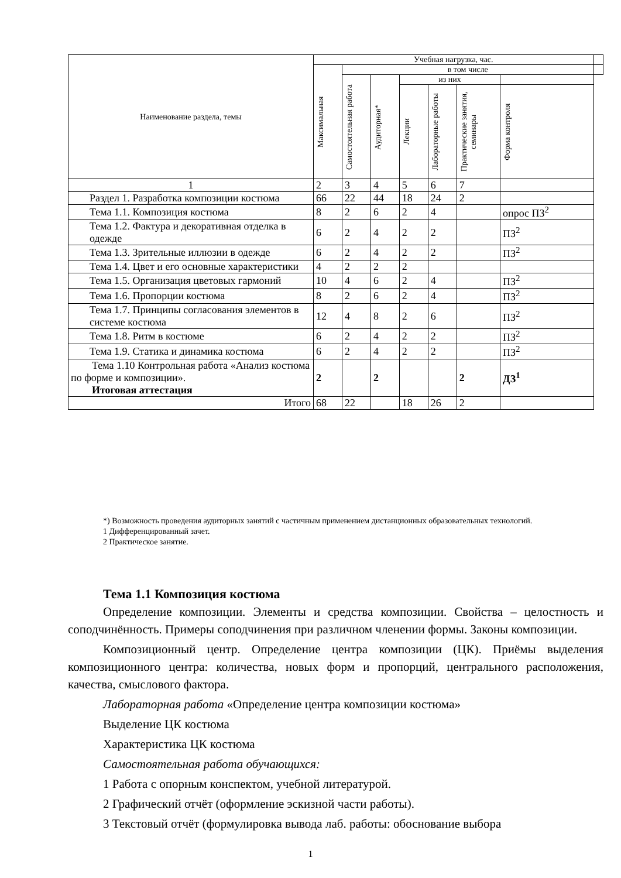| Наименование раздела, темы | Учебная нагрузка, час. | | | | | | | |
| --- | --- | --- | --- | --- | --- | --- | --- | --- |
| | Максимальная | в том числе | | | | | | |
| | | Самостоятельная работа | Аудиторная* | из них | | | | |
| | | | | Лекции | Лабораторные работы | Практические занятия, семинары | Форма контроля | |
| 1 | 2 | 3 | 4 | 5 | 6 | 7 | | |
| Раздел 1. Разработка композиции костюма | 66 | 22 | 44 | 18 | 24 | 2 | | |
| Тема 1.1. Композиция костюма | 8 | 2 | 6 | 2 | 4 | | опрос ПЗ<sup>2</sup> | |
| Тема 1.2. Фактура и декоративная отделка в одежде | 6 | 2 | 4 | 2 | 2 | | ПЗ<sup>2</sup> | |
| Тема 1.3. Зрительные иллюзии в одежде | 6 | 2 | 4 | 2 | 2 | | ПЗ<sup>2</sup> | |
| Тема 1.4. Цвет и его основные характеристики | 4 | 2 | 2 | 2 | | | | |
| Тема 1.5. Организация цветовых гармоний | 10 | 4 | 6 | 2 | 4 | | ПЗ<sup>2</sup> | |
| Тема 1.6. Пропорции костюма | 8 | 2 | 6 | 2 | 4 | | ПЗ<sup>2</sup> | |
| Тема 1.7. Принципы согласования элементов в системе костюма | 12 | 4 | 8 | 2 | 6 | | ПЗ<sup>2</sup> | |
| Тема 1.8. Ритм в костюме | 6 | 2 | 4 | 2 | 2 | | ПЗ<sup>2</sup> | |
| Тема 1.9. Статика и динамика костюма | 6 | 2 | 4 | 2 | 2 | | ПЗ<sup>2</sup> | |
| Тема 1.10 Контрольная работа «Анализ костюма по форме и композиции». Итоговая аттестация | 2 | | 2 | | | 2 | ДЗ<sup>1</sup> | |
| Итого | 68 | 22 | | 18 | 26 | 2 | | |
*) Возможность проведения аудиторных занятий с частичным применением дистанционных образовательных технологий.
1 Дифференцированный зачет.
2 Практическое занятие.
Тема 1.1 Композиция костюма
Определение композиции. Элементы и средства композиции. Свойства – целостность и соподчинённость. Примеры соподчинения при различном членении формы. Законы композиции.
Композиционный центр. Определение центра композиции (ЦК). Приёмы выделения композиционного центра: количества, новых форм и пропорций, центрального расположения, качества, смыслового фактора.
Лабораторная работа «Определение центра композиции костюма»
Выделение ЦК костюма
Характеристика ЦК костюма
Самостоятельная работа обучающихся:
1 Работа с опорным конспектом, учебной литературой.
2 Графический отчёт (оформление эскизной части работы).
3 Текстовый отчёт (формулировка вывода лаб. работы: обоснование выбора
1